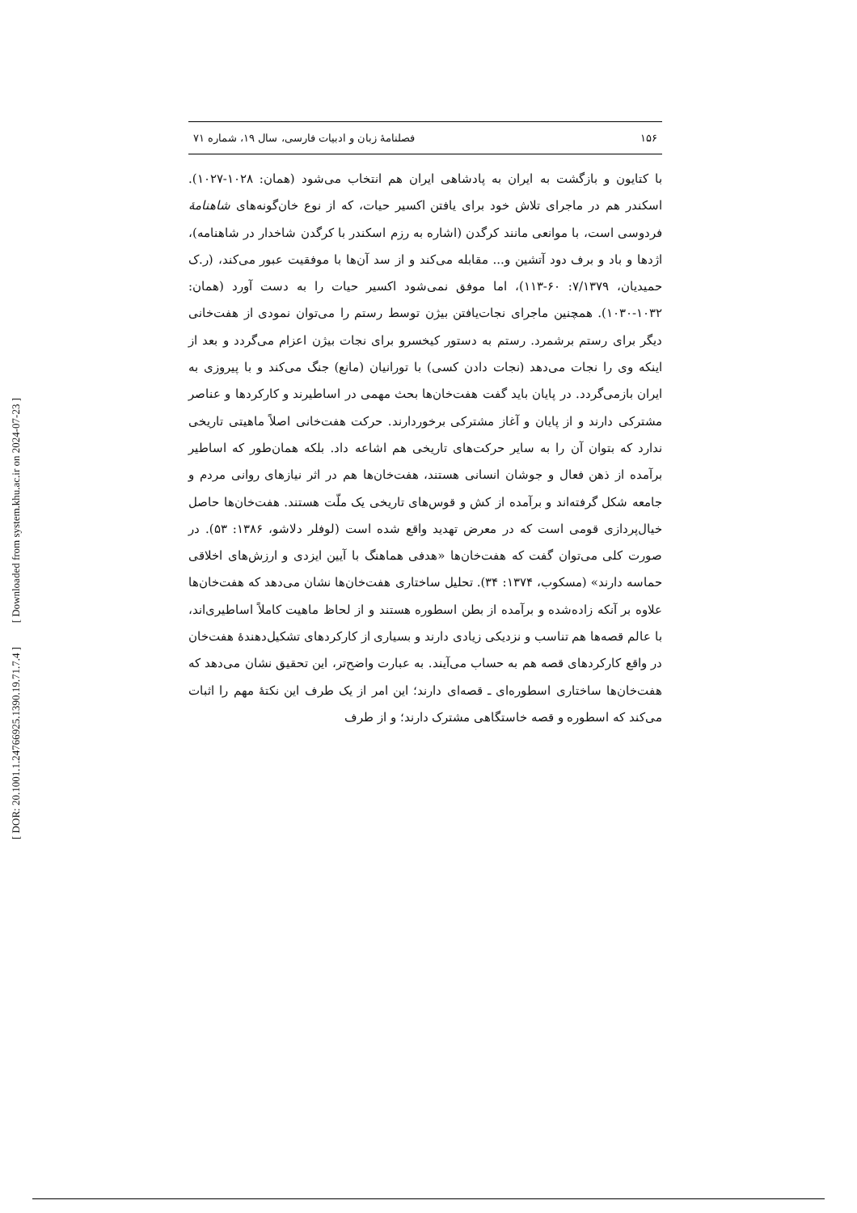[ Downloaded from system.khu.ac.ir on 2024-07-23 ]
[ DOR: 20.1001.1.24766925.1390.19.71.7.4 ]
۱۵۶ فصلنامهٔ زبان و ادبیات فارسی، سال ۱۹، شماره ۷۱
با کتایون و بازگشت به ایران به پادشاهی ایران هم انتخاب می‌شود (همان: ۱۰۲۸-۱۰۲۷). اسکندر هم در ماجرای تلاش خود برای یافتن اکسیر حیات، که از نوع خان‌گونه‌های شاهنامهٔ فردوسی است، با موانعی مانند کرگدن (اشاره به رزم اسکندر با کرگدن شاخدار در شاهنامه)، اژدها و باد و برف دود آتشین و... مقابله می‌کند و از سد آن‌ها با موفقیت عبور می‌کند، (ر.ک حمیدیان، ۷/۱۳۷۹: ۶۰-۱۱۳)، اما موفق نمی‌شود اکسیر حیات را به دست آورد (همان: ۱۰۳۲-۱۰۳۰). همچنین ماجرای نجات‌یافتن بیژن توسط رستم را می‌توان نمودی از هفت‌خانی دیگر برای رستم برشمرد. رستم به دستور کیخسرو برای نجات بیژن اعزام می‌گردد و بعد از اینکه وی را نجات می‌دهد (نجات دادن کسی) با تورانیان (مانع) جنگ می‌کند و با پیروزی به ایران بازمی‌گردد. در پایان باید گفت هفت‌خان‌ها بحث مهمی در اساطیرند و کارکردها و عناصر مشترکی دارند و از پایان و آغاز مشترکی برخوردارند. حرکت هفت‌خانی اصلاً ماهیتی تاریخی ندارد که بتوان آن را به سایر حرکت‌های تاریخی هم اشاعه داد. بلکه همان‌طور که اساطیر برآمده از ذهن فعال و جوشان انسانی هستند، هفت‌خان‌ها هم در اثر نیازهای روانی مردم و جامعه شکل گرفته‌اند و برآمده از کش و قوس‌های تاریخی یک ملّت هستند. هفت‌خان‌ها حاصل خیال‌پردازی قومی است که در معرض تهدید واقع شده است (لوفلر دلاشو، ۱۳۸۶: ۵۳). در صورت کلی می‌توان گفت که هفت‌خان‌ها «هدفی هماهنگ با آیین ایزدی و ارزش‌های اخلاقی حماسه دارند» (مسکوب، ۱۳۷۴: ۳۴). تحلیل ساختاری هفت‌خان‌ها نشان می‌دهد که هفت‌خان‌ها علاوه بر آنکه زاده‌شده و برآمده از بطن اسطوره هستند و از لحاظ ماهیت کاملاً اساطیری‌اند، با عالم قصه‌ها هم تناسب و نزدیکی زیادی دارند و بسیاری از کارکردهای تشکیل‌دهندهٔ هفت‌خان در واقع کارکردهای قصه هم به حساب می‌آیند. به عبارت واضح‌تر، این تحقیق نشان می‌دهد که هفت‌خان‌ها ساختاری اسطوره‌ای ـ قصه‌ای دارند؛ این امر از یک طرف این نکتهٔ مهم را اثبات می‌کند که اسطوره و قصه خاستگاهی مشترک دارند؛ و از طرف